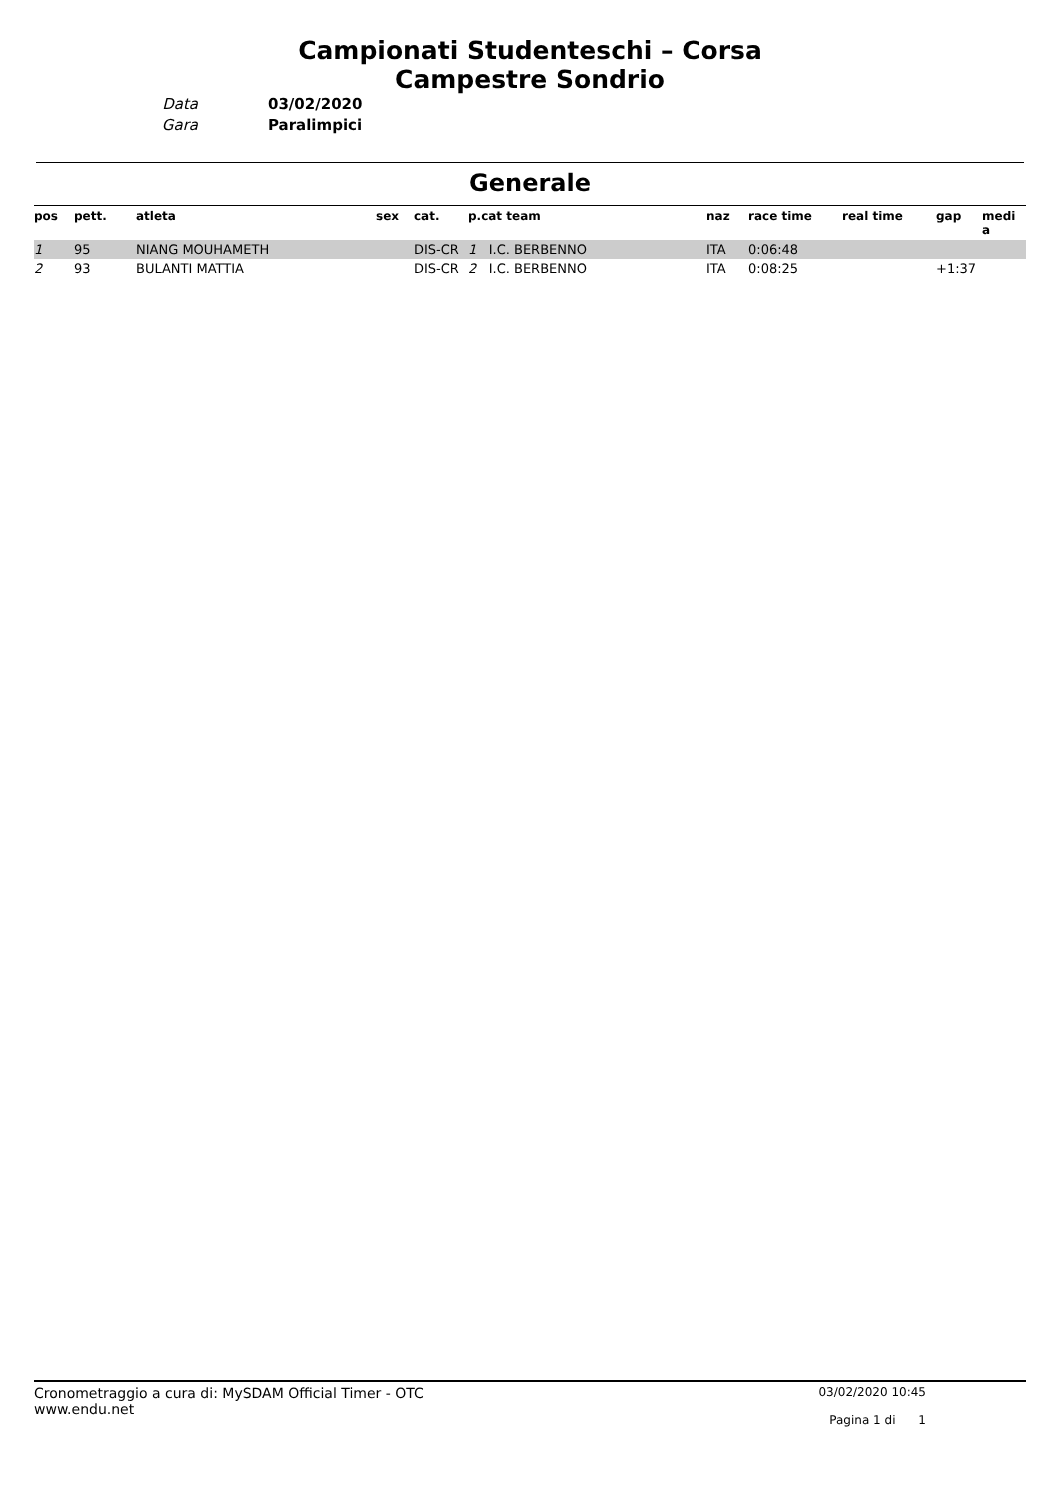Campionati Studenteschi – Corsa
Campestre Sondrio
Data
03/02/2020
Gara
Paralimpici
Generale
| pos | pett. | atleta | sex | cat. | p.cat team | naz | race time | real time | gap | medi a |
| --- | --- | --- | --- | --- | --- | --- | --- | --- | --- | --- |
| 1 | 95 | NIANG MOUHAMETH | | DIS-CR | 1 I.C. BERBENNO | ITA | 0:06:48 | | | |
| 2 | 93 | BULANTI MATTIA | | DIS-CR | 2 I.C. BERBENNO | ITA | 0:08:25 | | +1:37 | |
Cronometraggio a cura di: MySDAM Official Timer - OTC
www.endu.net
03/02/2020 10:45
Pagina 1 di 1